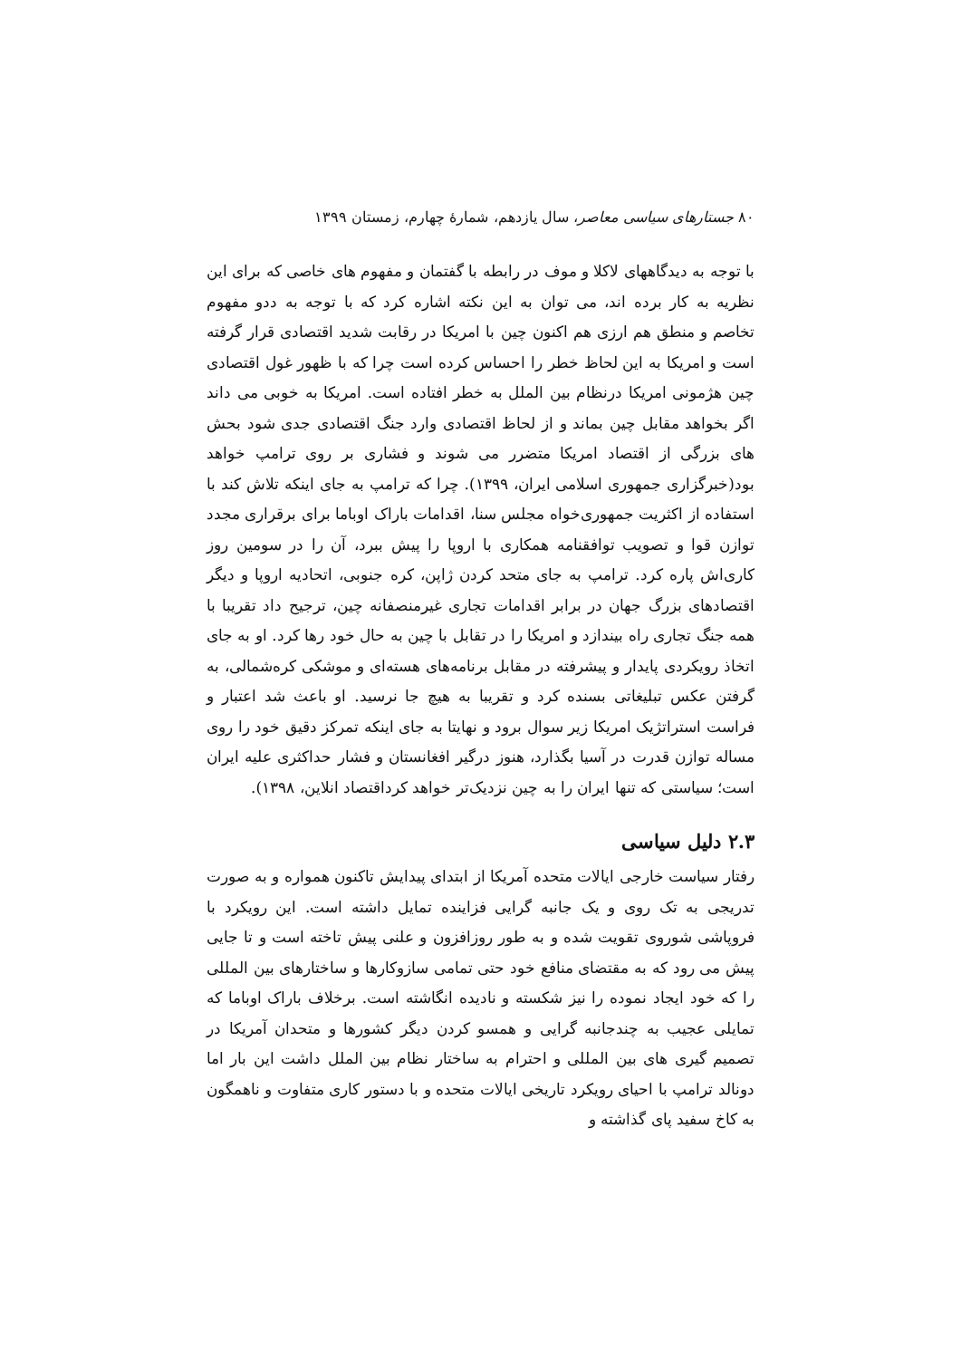۸۰ جستارهای سیاسی معاصر، سال یازدهم، شمارهٔ چهارم، زمستان ۱۳۹۹
با توجه به دیدگاههای لاکلا و موف در رابطه با گفتمان و مفهوم های خاصی که برای این نظریه به کار برده اند، می توان به این نکته اشاره کرد که با توجه به ددو مفهوم تخاصم و منطق هم ارزی هم اکنون چین با امریکا در رقابت شدید اقتصادی قرار گرفته است و امریکا به این لحاظ خطر را احساس کرده است چرا که با ظهور غول اقتصادی چین هژمونی امریکا درنظام بین الملل به خطر افتاده است. امریکا به خوبی می داند اگر بخواهد مقابل چین بماند و از لحاظ اقتصادی وارد جنگ اقتصادی جدی شود بحش های بزرگی از اقتصاد امریکا متضرر می شوند و فشاری بر روی ترامپ خواهد بود(خبرگزاری جمهوری اسلامی ایران، ۱۳۹۹). چرا که ترامپ به جای اینکه تلاش کند با استفاده از اکثریت جمهوری‌خواه مجلس سنا، اقدامات باراک اوباما برای برقراری مجدد توازن قوا و تصویب توافقنامه همکاری با اروپا را پیش ببرد، آن را در سومین روز کاری‌اش پاره کرد. ترامپ به جای متحد کردن ژاپن، کره جنوبی، اتحادیه اروپا و دیگر اقتصادهای بزرگ جهان در برابر اقدامات تجاری غیرمنصفانه چین، ترجیح داد تقریبا با همه جنگ تجاری راه بیندازد و امریکا را در تقابل با چین به حال خود رها کرد. او به جای اتخاذ رویکردی پایدار و پیشرفته در مقابل برنامه‌های هسته‌ای و موشکی کره‌شمالی، به گرفتن عکس تبلیغاتی بسنده کرد و تقریبا به هیچ جا نرسید. او باعث شد اعتبار و فراست استراتژیک امریکا زیر سوال برود و نهایتا به جای اینکه تمرکز دقیق خود را روی مساله توازن قدرت در آسیا بگذارد، هنوز درگیر افغانستان و فشار حداکثری علیه ایران است؛ سیاستی که تنها ایران را به چین نزدیک‌تر خواهد کرداقتصاد انلاین، ۱۳۹۸).
۲.۳ دلیل سیاسی
رفتار سیاست خارجی ایالات متحده آمریکا از ابتدای پیدایش تاکنون همواره و به صورت تدریجی به تک روی و یک جانبه گرایی فزاینده تمایل داشته است. این رویکرد با فروپاشی شوروی تقویت شده و به طور روزافزون و علنی پیش تاخته است و تا جایی پیش می رود که به مقتضای منافع خود حتی تمامی سازوکارها و ساختارهای بین المللی را که خود ایجاد نموده را نیز شکسته و نادیده انگاشته است. برخلاف باراک اوباما که تمایلی عجیب به چندجانبه گرایی و همسو کردن دیگر کشورها و متحدان آمریکا در تصمیم گیری های بین المللی و احترام به ساختار نظام بین الملل داشت این بار اما دونالد ترامپ با احیای رویکرد تاریخی ایالات متحده و با دستور کاری متفاوت و ناهمگون به کاخ سفید پای گذاشته و